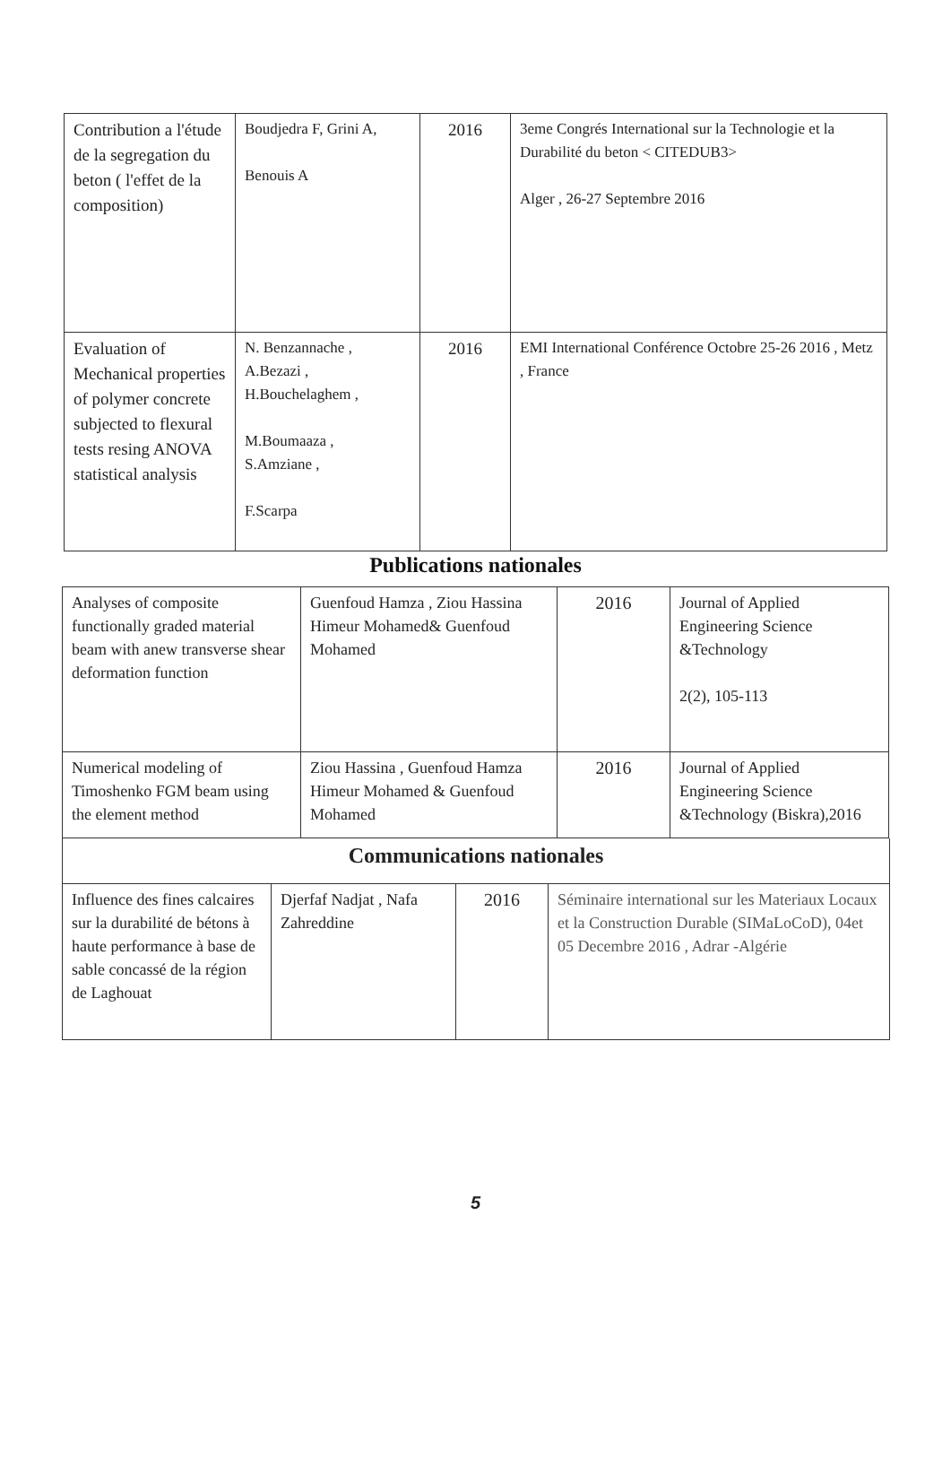| Contribution a l'étude de la segregation du beton ( l'effet de la composition) | Boudjedra F, Grini A, Benouis A | 2016 | 3eme Congrés International sur la Technologie et la Durabilité du beton < CITEDUB3> Alger , 26-27 Septembre 2016 |
| Evaluation of Mechanical properties of polymer concrete subjected to flexural tests resing ANOVA statistical analysis | N. Benzannache , A.Bezazi , H.Bouchelaghem , M.Boumaaza , S.Amziane , F.Scarpa | 2016 | EMI International Conférence Octobre 25-26 2016 , Metz , France |
Publications nationales
| Analyses of composite functionally graded material beam with anew transverse shear deformation function | Guenfoud Hamza , Ziou Hassina Himeur Mohamed& Guenfoud Mohamed | 2016 | Journal of Applied Engineering Science &Technology 2(2), 105-113 |
| Numerical modeling of Timoshenko FGM beam using the element method | Ziou Hassina , Guenfoud Hamza Himeur Mohamed & Guenfoud Mohamed | 2016 | Journal of Applied Engineering Science &Technology (Biskra),2016 |
| Communications nationales | | | |
| Influence des fines calcaires sur la durabilité de bétons à haute performance à base de sable concassé de la région de Laghouat | Djerfaf Nadjat , Nafa Zahreddine | 2016 | Séminaire international sur les Materiaux Locaux et la Construction Durable (SIMaLoCoD), 04et 05 Decembre 2016 , Adrar -Algérie |
5